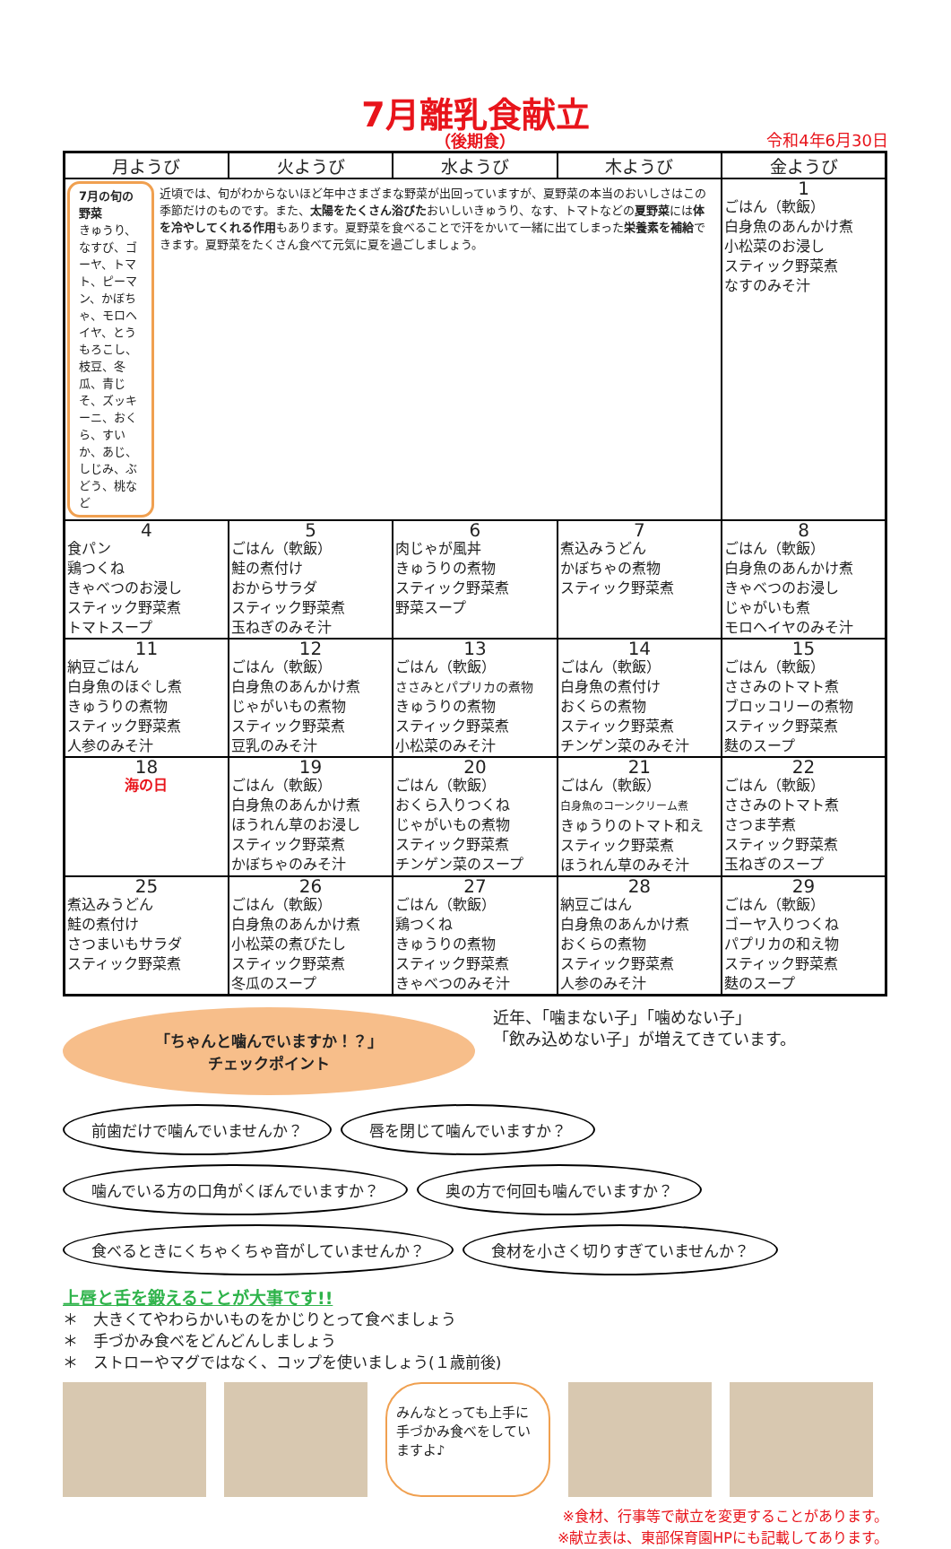7月離乳食献立
（後期食）
令和4年6月30日
| 月ようび | 火ようび | 水ようび | 木ようび | 金ようび |
| --- | --- | --- | --- | --- |
| 7月の旬の野菜 きゅうり、なすび、ゴーヤ、トマト、ピーマン、かぼちゃ、モロヘイヤ、とうもろこし、枝豆、冬瓜、青じそ、ズッキーニ、おくら、すいか、あじ、しじみ、ぶどう、桃など 近頃では、旬がわからないほど年中さまざまな野菜が出回っていますが、夏野菜の本当のおいしさはこの季節だけのものです。また、 太陽をたくさん浴びた おいしいきゅうり、なす、トマトなどの 夏野菜 には 体を冷やしてくれる作用 もあります。夏野菜を食べることで汗をかいて一緒に出てしまった 栄養素を補給 できます。夏野菜をたくさん食べて元気に夏を過ごしましょう。 | | | | 1 ごはん（軟飯） 白身魚のあんかけ煮 小松菜のお浸し スティック野菜煮 なすのみそ汁 |
| 4 食パン 鶏つくね きゃべつのお浸し スティック野菜煮 トマトスープ | 5 ごはん（軟飯） 鮭の煮付け おからサラダ スティック野菜煮 玉ねぎのみそ汁 | 6 肉じゃが風丼 きゅうりの煮物 スティック野菜煮 野菜スープ | 7 煮込みうどん かぼちゃの煮物 スティック野菜煮 | 8 ごはん（軟飯） 白身魚のあんかけ煮 きゃべつのお浸し じゃがいも煮 モロヘイヤのみそ汁 |
| 11 納豆ごはん 白身魚のほぐし煮 きゅうりの煮物 スティック野菜煮 人参のみそ汁 | 12 ごはん（軟飯） 白身魚のあんかけ煮 じゃがいもの煮物 スティック野菜煮 豆乳のみそ汁 | 13 ごはん（軟飯） ささみとパプリカの煮物 きゅうりの煮物 スティック野菜煮 小松菜のみそ汁 | 14 ごはん（軟飯） 白身魚の煮付け おくらの煮物 スティック野菜煮 チンゲン菜のみそ汁 | 15 ごはん（軟飯） ささみのトマト煮 ブロッコリーの煮物 スティック野菜煮 麩のスープ |
| 18 海の日 | 19 ごはん（軟飯） 白身魚のあんかけ煮 ほうれん草のお浸し スティック野菜煮 かぼちゃのみそ汁 | 20 ごはん（軟飯） おくら入りつくね じゃがいもの煮物 スティック野菜煮 チンゲン菜のスープ | 21 ごはん（軟飯） 白身魚のコーンクリーム煮 きゅうりのトマト和え スティック野菜煮 ほうれん草のみそ汁 | 22 ごはん（軟飯） ささみのトマト煮 さつま芋煮 スティック野菜煮 玉ねぎのスープ |
| 25 煮込みうどん 鮭の煮付け さつまいもサラダ スティック野菜煮 | 26 ごはん（軟飯） 白身魚のあんかけ煮 小松菜の煮びたし スティック野菜煮 冬瓜のスープ | 27 ごはん（軟飯） 鶏つくね きゅうりの煮物 スティック野菜煮 きゃべつのみそ汁 | 28 納豆ごはん 白身魚のあんかけ煮 おくらの煮物 スティック野菜煮 人参のみそ汁 | 29 ごはん（軟飯） ゴーヤ入りつくね パプリカの和え物 スティック野菜煮 麩のスープ |
「ちゃんと噛んでいますか！？」
チェックポイント
近年、「噛まない子」「噛めない子」
「飲み込めない子」が増えてきています。
前歯だけで噛んでいませんか？
唇を閉じて噛んでいますか？
噛んでいる方の口角がくぼんでいますか？
奥の方で何回も噛んでいますか？
食べるときにくちゃくちゃ音がしていませんか？
食材を小さく切りすぎていませんか？
上唇と舌を鍛えることが大事です!!
＊　大きくてやわらかいものをかじりとって食べましょう
＊　手づかみ食べをどんどんしましょう
＊　ストローやマグではなく、コップを使いましょう(１歳前後)
みんなとっても上手に手づかみ食べをしていますよ♪
※食材、行事等で献立を変更することがあります。
※献立表は、東部保育園HPにも記載してあります。